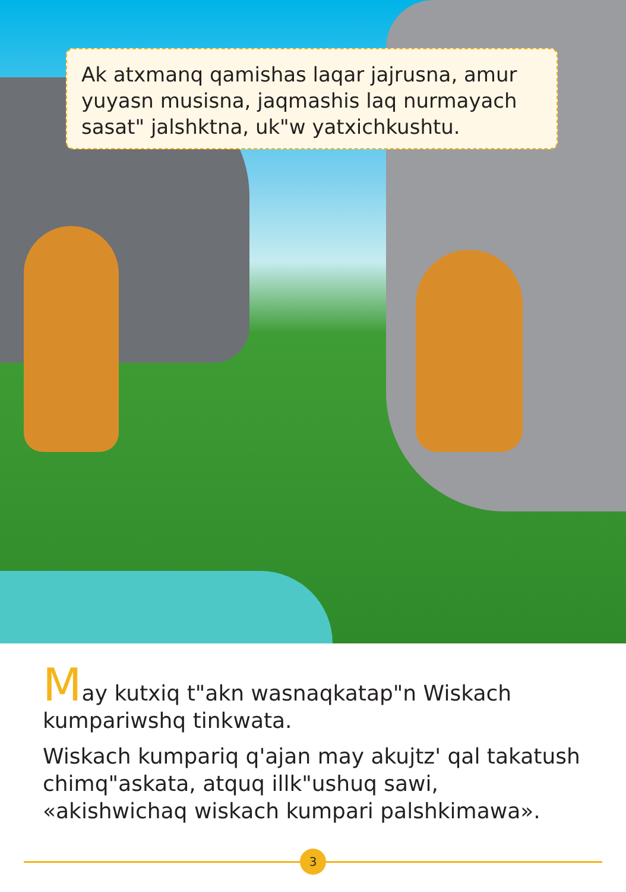Ak atxmanq qamishas laqar jajrusna, amur yuyasn musisna, jaqmashis laq nurmayach sasat" jalshktna, uk"w yatxichkushtu.
May kutxiq t"akn wasnaqkatap"n Wiskach kumpariwshq tinkwata.
Wiskach kumpariq q'ajan may akujtz' qal takatush chimq"askata, atquq illk"ushuq sawi, «akishwichaq wiskach kumpari palshkimawa».
3